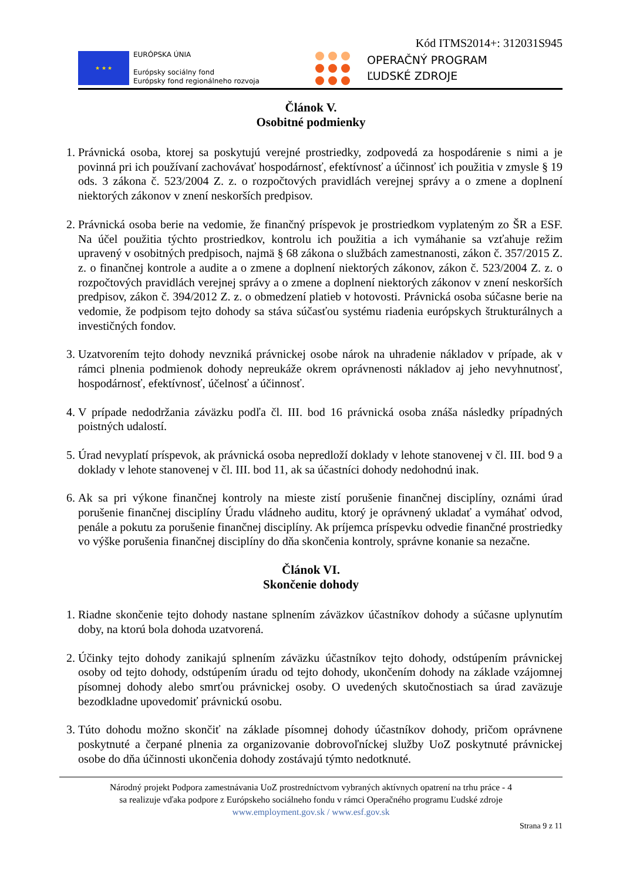Kód ITMS2014+: 312031S945
★ ★ ★
EURÓPSKA ÚNIA
Európsky sociálny fond
Európsky fond regionálneho rozvoja
OPERAČNÝ PROGRAM
ĽUDSKÉ ZDROJE
Článok V.
Osobitné podmienky
1. Právnická osoba, ktorej sa poskytujú verejné prostriedky, zodpovedá za hospodárenie s nimi a je povinná pri ich používaní zachovávať hospodárnosť, efektívnosť a účinnosť ich použitia v zmysle § 19 ods. 3 zákona č. 523/2004 Z. z. o rozpočtových pravidlách verejnej správy a o zmene a doplnení niektorých zákonov v znení neskorších predpisov.
2. Právnická osoba berie na vedomie, že finančný príspevok je prostriedkom vyplateným zo ŠR a ESF. Na účel použitia týchto prostriedkov, kontrolu ich použitia a ich vymáhanie sa vzťahuje režim upravený v osobitných predpisoch, najmä § 68 zákona o službách zamestnanosti, zákon č. 357/2015 Z. z. o finančnej kontrole a audite a o zmene a doplnení niektorých zákonov, zákon č. 523/2004 Z. z. o rozpočtových pravidlách verejnej správy a o zmene a doplnení niektorých zákonov v znení neskorších predpisov, zákon č. 394/2012 Z. z. o obmedzení platieb v hotovosti. Právnická osoba súčasne berie na vedomie, že podpisom tejto dohody sa stáva súčasťou systému riadenia európskych štrukturálnych a investičných fondov.
3. Uzatvorením tejto dohody nevzniká právnickej osobe nárok na uhradenie nákladov v prípade, ak v rámci plnenia podmienok dohody nepreukáže okrem oprávnenosti nákladov aj jeho nevyhnutnosť, hospodárnosť, efektívnosť, účelnosť a účinnosť.
4. V prípade nedodržania záväzku podľa čl. III. bod 16 právnická osoba znáša následky prípadných poistných udalostí.
5. Úrad nevyplatí príspevok, ak právnická osoba nepredloží doklady v lehote stanovenej v čl. III. bod 9 a doklady v lehote stanovenej v čl. III. bod 11, ak sa účastníci dohody nedohodnú inak.
6. Ak sa pri výkone finančnej kontroly na mieste zistí porušenie finančnej disciplíny, oznámi úrad porušenie finančnej disciplíny Úradu vládneho auditu, ktorý je oprávnený ukladať a vymáhať odvod, penále a pokutu za porušenie finančnej disciplíny. Ak príjemca príspevku odvedie finančné prostriedky vo výške porušenia finančnej disciplíny do dňa skončenia kontroly, správne konanie sa nezačne.
Článok VI.
Skončenie dohody
1. Riadne skončenie tejto dohody nastane splnením záväzkov účastníkov dohody a súčasne uplynutím doby, na ktorú bola dohoda uzatvorená.
2. Účinky tejto dohody zanikajú splnením záväzku účastníkov tejto dohody, odstúpením právnickej osoby od tejto dohody, odstúpením úradu od tejto dohody, ukončením dohody na základe vzájomnej písomnej dohody alebo smrťou právnickej osoby. O uvedených skutočnostiach sa úrad zaväzuje bezodkladne upovedomiť právnickú osobu.
3. Túto dohodu možno skončiť na základe písomnej dohody účastníkov dohody, pričom oprávnene poskytnuté a čerpané plnenia za organizovanie dobrovoľníckej služby UoZ poskytnuté právnickej osobe do dňa účinnosti ukončenia dohody zostávajú týmto nedotknuté.
Národný projekt Podpora zamestnávania UoZ prostredníctvom vybraných aktívnych opatrení na trhu práce - 4
sa realizuje vďaka podpore z Európskeho sociálneho fondu v rámci Operačného programu Ľudské zdroje
www.employment.gov.sk / www.esf.gov.sk
Strana 9 z 11